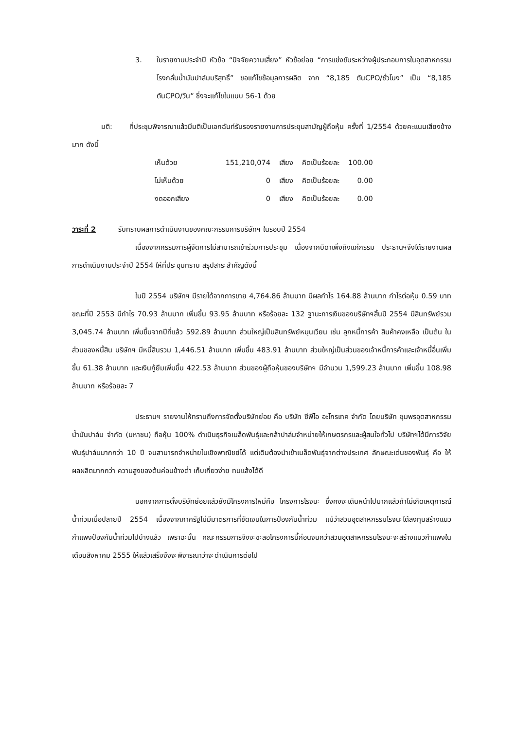3. ในรายงานประจำปี หัวข้อ “ปัจจัยความเสี่ยง” หัวข้อย่อย “การแข่งขันระหว่างผู้ประกอบการในอุตสาหกรรมโรงกลั่นน้ำมันปาล์มบริสุทธิ์” ขอแก้ไขข้อมูลการผลิต จาก “8,185 ตันCPO/ชั่วโมง” เป็น “8,185 ตันCPO/วัน” ซึ่งจะแก้ไขในแบบ 56-1 ด้วย
มติ: ที่ประชุมพิจารณาแล้วมีมติเป็นเอกฉันท์รับรองรายงานการประชุมสามัญผู้ถือหุ้น ครั้งที่ 1/2554 ด้วยคะแนนเสียงข้างมาก ดังนี้
| เห็นด้วย | 151,210,074 | เสียง | คิดเป็นร้อยละ | 100.00 |
| ไม่เห็นด้วย | 0 | เสียง | คิดเป็นร้อยละ | 0.00 |
| งดออกเสียง | 0 | เสียง | คิดเป็นร้อยละ | 0.00 |
วาระที่ 2 รับทราบผลการดำเนินงานของคณะกรรมการบริษัทฯ ในรอบปี 2554
เนื่องจากกรรมการผู้จัดการไม่สามารถเข้าร่วมการประชุม เนื่องจากบิดาเพิ่งถึงแก่กรรม ประธานฯจึงได้รายงานผลการดำเนินงานประจำปี 2554 ให้ที่ประชุมทราบ สรุปสาระสำคัญดังนี้
ในปี 2554 บริษัทฯ มีรายได้จากการขาย 4,764.86 ล้านบาท มีผลกำไร 164.88 ล้านบาท กำไรต่อหุ้น 0.59 บาท ขณะที่ปี 2553 มีกำไร 70.93 ล้านบาท เพิ่มขึ้น 93.95 ล้านบาท หรือร้อยละ 132 ฐานะการเงินของบริษัทฯสิ้นปี 2554 มีสินทรัพย์รวม 3,045.74 ล้านบาท เพิ่มขึ้นจากปีที่แล้ว 592.89 ล้านบาท ส่วนใหญ่เป็นสินทรัพย์หมุนเวียน เช่น ลูกหนี้การค้า สินค้าคงเหลือ เป็นต้น ในส่วนของหนี้สิน บริษัทฯ มีหนี้สินรวม 1,446.51 ล้านบาท เพิ่มขึ้น 483.91 ล้านบาท ส่วนใหญ่เป็นส่วนของเจ้าหนี้การค้าและเจ้าหนี้อื่นเพิ่มขึ้น 61.38 ล้านบาท และเงินกู้ยืมเพิ่มขึ้น 422.53 ล้านบาท ส่วนของผู้ถือหุ้นของบริษัทฯ มีจำนวน 1,599.23 ล้านบาท เพิ่มขึ้น 108.98 ล้านบาท หรือร้อยละ 7
ประธานฯ รายงานให้ทราบถึงการจัดตั้งบริษัทย่อย คือ บริษัท ซีพีไอ อะโกรเทค จำกัด โดยบริษัท ชุมพรอุตสาหกรรมน้ำมันปาล์ม จำกัด (มหาชน) ถือหุ้น 100% ดำเนินธุรกิจเมล็ดพันธุ์และกล้าปาล์มจำหน่ายให้เกษตรกรและผู้สนใจทั่วไป บริษัทฯได้มีการวิจัยพันธุ์ปาล์มมากกว่า 10 ปี จนสามารถจำหน่ายในเชิงพาณิชย์ได้ แต่เดิมต้องนำเข้าเมล็ดพันธุ์จากต่างประเทศ ลักษณะเด่นของพันธุ์ คือ ให้ผลผลิตมากกว่า ความสูงของต้นค่อนข้างต่ำ เก็บเกี่ยวง่าย ทนแล้งได้ดี
นอกจากการตั้งบริษัทย่อยแล้วยังมีโครงการใหม่คือ โครงการโรจนะ ซึ่งคงจะเดินหน้าไปมากแล้วถ้าไม่เกิดเหตุการณ์น้ำท่วมเมื่อปลายปี 2554 เนื่องจากภาครัฐไม่มีมาตรการที่ชัดเจนในการป้องกันน้ำท่วม แม้ว่าสวนอุตสาหกรรมโรจนะได้ลงทุนสร้างแนวกำแพงป้องกันน้ำท่วมไปบ้างแล้ว เพราฉะนั้น คณะกรรมการจึงจะชะลอโครงการนี้ก่อนจนกว่าสวนอุตสาหกรรมโรจนะจะสร้างแนวกำแพงในเดือนสิงหาคม 2555 ให้แล้วเสร็จจึงจะพิจารณาว่าจะดำเนินการต่อไป